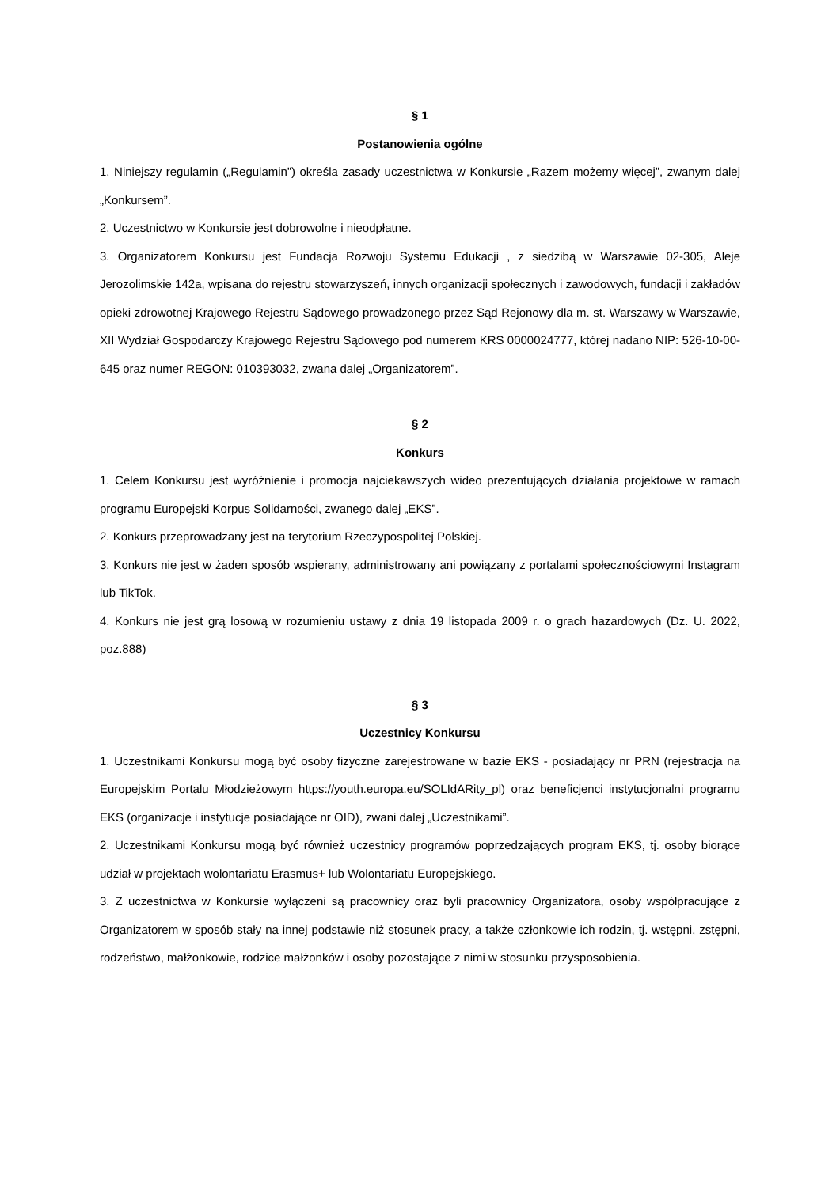§ 1
Postanowienia ogólne
1. Niniejszy regulamin („Regulamin”) określa zasady uczestnictwa w Konkursie „Razem możemy więcej”, zwanym dalej „Konkursem”.
2. Uczestnictwo w Konkursie jest dobrowolne i nieodpłatne.
3. Organizatorem Konkursu jest Fundacja Rozwoju Systemu Edukacji , z siedzibą w Warszawie 02-305, Aleje Jerozolimskie 142a, wpisana do rejestru stowarzyszeń, innych organizacji społecznych i zawodowych, fundacji i zakładów opieki zdrowotnej Krajowego Rejestru Sądowego prowadzonego przez Sąd Rejonowy dla m. st. Warszawy w Warszawie, XII Wydział Gospodarczy Krajowego Rejestru Sądowego pod numerem KRS 0000024777, której nadano NIP: 526-10-00-645 oraz numer REGON: 010393032, zwana dalej „Organizatorem”.
§ 2
Konkurs
1. Celem Konkursu jest wyróżnienie i promocja najciekawszych wideo prezentujących działania projektowe w ramach programu Europejski Korpus Solidarności, zwanego dalej „EKS”.
2. Konkurs przeprowadzany jest na terytorium Rzeczypospolitej Polskiej.
3. Konkurs nie jest w żaden sposób wspierany, administrowany ani powiązany z portalami społecznościowymi Instagram lub TikTok.
4. Konkurs nie jest grą losową w rozumieniu ustawy z dnia 19 listopada 2009 r. o grach hazardowych (Dz. U. 2022, poz.888)
§ 3
Uczestnicy Konkursu
1. Uczestnikami Konkursu mogą być osoby fizyczne zarejestrowane w bazie EKS - posiadający nr PRN (rejestracja na Europejskim Portalu Młodzieżowym https://youth.europa.eu/SOLIdARity_pl) oraz beneficjenci instytucjonalni programu EKS (organizacje i instytucje posiadające nr OID), zwani dalej „Uczestnikami”.
2. Uczestnikami Konkursu mogą być również uczestnicy programów poprzedzających program EKS, tj. osoby biorące udział w projektach wolontariatu Erasmus+ lub Wolontariatu Europejskiego.
3. Z uczestnictwa w Konkursie wyłączeni są pracownicy oraz byli pracownicy Organizatora, osoby współpracujące z Organizatorem w sposób stały na innej podstawie niż stosunek pracy, a także członkowie ich rodzin, tj. wstępni, zstępni, rodzeństwo, małżonkowie, rodzice małżonków i osoby pozostające z nimi w stosunku przysposobienia.